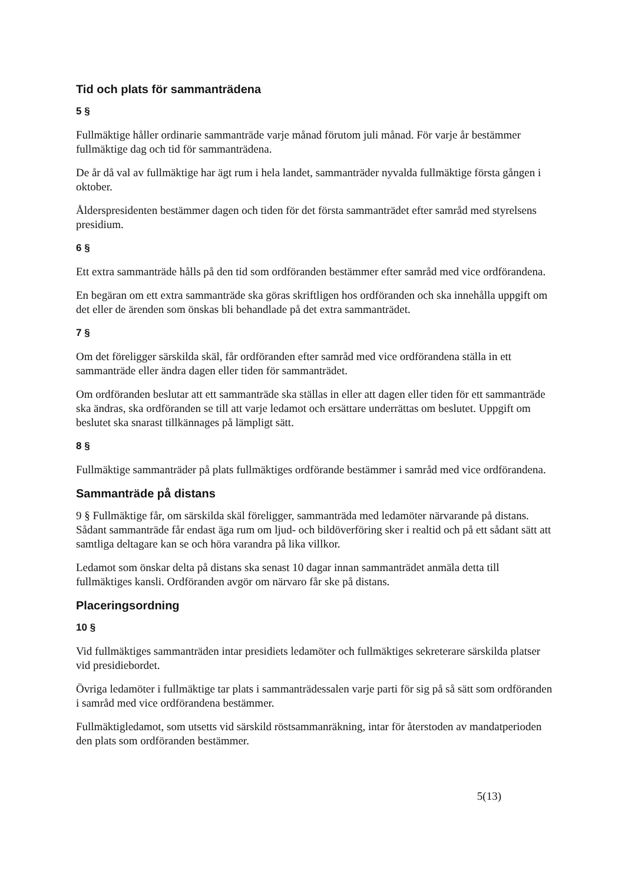Tid och plats för sammanträdena
5 §
Fullmäktige håller ordinarie sammanträde varje månad förutom juli månad. För varje år bestämmer fullmäktige dag och tid för sammanträdena.
De år då val av fullmäktige har ägt rum i hela landet, sammanträder nyvalda fullmäktige första gången i oktober.
Ålderspresidenten bestämmer dagen och tiden för det första sammanträdet efter samråd med styrelsens presidium.
6 §
Ett extra sammanträde hålls på den tid som ordföranden bestämmer efter samråd med vice ordförandena.
En begäran om ett extra sammanträde ska göras skriftligen hos ordföranden och ska innehålla uppgift om det eller de ärenden som önskas bli behandlade på det extra sammanträdet.
7 §
Om det föreligger särskilda skäl, får ordföranden efter samråd med vice ordförandena ställa in ett sammanträde eller ändra dagen eller tiden för sammanträdet.
Om ordföranden beslutar att ett sammanträde ska ställas in eller att dagen eller tiden för ett sammanträde ska ändras, ska ordföranden se till att varje ledamot och ersättare underrättas om beslutet. Uppgift om beslutet ska snarast tillkännages på lämpligt sätt.
8 §
Fullmäktige sammanträder på plats fullmäktiges ordförande bestämmer i samråd med vice ordförandena.
Sammanträde på distans
9 § Fullmäktige får, om särskilda skäl föreligger, sammanträda med ledamöter närvarande på distans. Sådant sammanträde får endast äga rum om ljud- och bildöverföring sker i realtid och på ett sådant sätt att samtliga deltagare kan se och höra varandra på lika villkor.
Ledamot som önskar delta på distans ska senast 10 dagar innan sammanträdet anmäla detta till fullmäktiges kansli. Ordföranden avgör om närvaro får ske på distans.
Placeringsordning
10 §
Vid fullmäktiges sammanträden intar presidiets ledamöter och fullmäktiges sekreterare särskilda platser vid presidiebordet.
Övriga ledamöter i fullmäktige tar plats i sammanträdessalen varje parti för sig på så sätt som ordföranden i samråd med vice ordförandena bestämmer.
Fullmäktigledamot, som utsetts vid särskild röstsammanräkning, intar för återstoden av mandatperioden den plats som ordföranden bestämmer.
5(13)